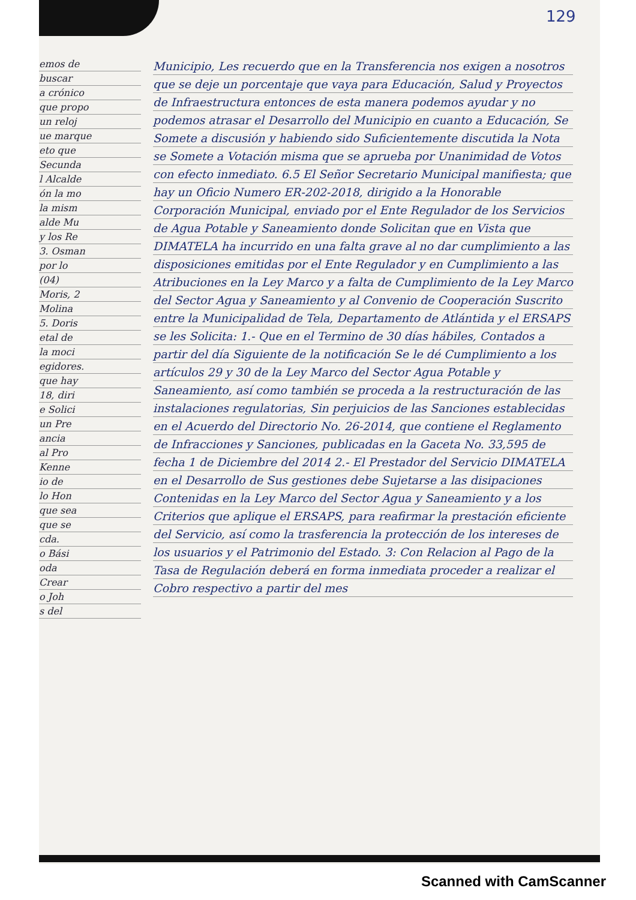129
emos de
buscar
a crónico
que propo
un reloj
ue marque
eto que
Secunda
l Alcalde
ón la mo
la mism
alde Mu
y los Re
3. Osman
por lo
(04)
Moris, 2
Molina
5. Doris
etal de
la moci
egidores.
que hay
18, diri
e Solici
un Pre
ancia
al Pro
Kenne
io de
lo Hon
que sea
que se
cda.
o Bási
oda
Crear
o Joh
s del
Municipio, Les recuerdo que en la Transferencia nos exigen a nosotros que se deje un porcentaje que vaya para Educación, Salud y Proyectos de Infraestructura entonces de esta manera podemos ayudar y no podemos atrasar el Desarrollo del Municipio en cuanto a Educación, Se Somete a discusión y habiendo sido Suficientemente discutida la Nota se Somete a Votación misma que se aprueba por Unanimidad de Votos con efecto inmediato. 6.5 El Señor Secretario Municipal manifiesta; que hay un Oficio Numero ER-202-2018, dirigido a la Honorable Corporación Municipal, enviado por el Ente Regulador de los Servicios de Agua Potable y Saneamiento donde Solicitan que en Vista que DIMATELA ha incurrido en una falta grave al no dar cumplimiento a las disposiciones emitidas por el Ente Regulador y en Cumplimiento a las Atribuciones en la Ley Marco y a falta de Cumplimiento de la Ley Marco del Sector Agua y Saneamiento y al Convenio de Cooperación Suscrito entre la Municipalidad de Tela, Departamento de Atlántida y el ERSAPS se les Solicita: 1.- Que en el Termino de 30 días hábiles, Contados a partir del día Siguiente de la notificación Se le dé Cumplimiento a los artículos 29 y 30 de la Ley Marco del Sector Agua Potable y Saneamiento, así como también se proceda a la restructuración de las instalaciones regulatorias, Sin perjuicios de las Sanciones establecidas en el Acuerdo del Directorio No. 26-2014, que contiene el Reglamento de Infracciones y Sanciones, publicadas en la Gaceta No. 33,595 de fecha 1 de Diciembre del 2014 2.- El Prestador del Servicio DIMATELA en el Desarrollo de Sus gestiones debe Sujetarse a las disipaciones Contenidas en la Ley Marco del Sector Agua y Saneamiento y a los Criterios que aplique el ERSAPS, para reafirmar la prestación eficiente del Servicio, así como la trasferencia la protección de los intereses de los usuarios y el Patrimonio del Estado. 3: Con Relacion al Pago de la Tasa de Regulación deberá en forma inmediata proceder a realizar el Cobro respectivo a partir del mes
Scanned with CamScanner